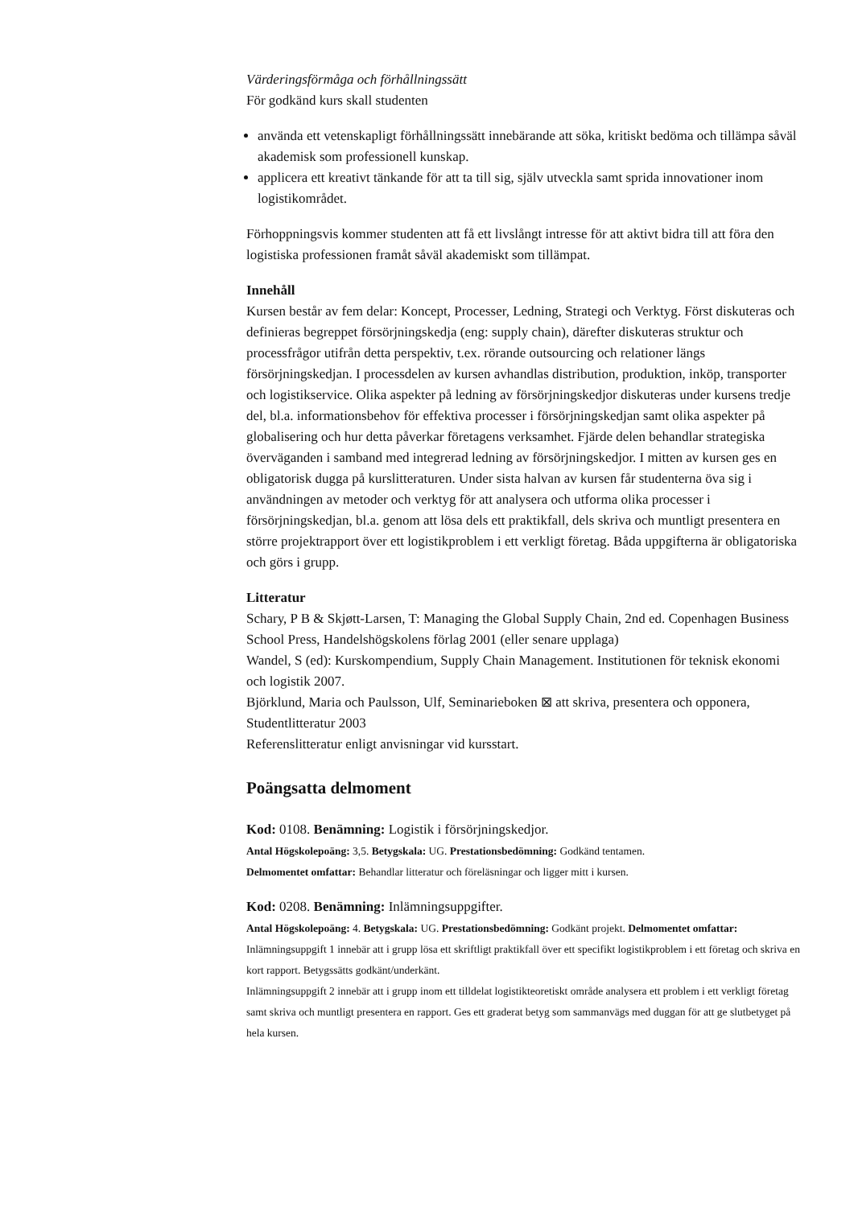Värderingsförmåga och förhållningssätt
För godkänd kurs skall studenten
använda ett vetenskapligt förhållningssätt innebärande att söka, kritiskt bedöma och tillämpa såväl akademisk som professionell kunskap.
applicera ett kreativt tänkande för att ta till sig, själv utveckla samt sprida innovationer inom logistikområdet.
Förhoppningsvis kommer studenten att få ett livslångt intresse för att aktivt bidra till att föra den logistiska professionen framåt såväl akademiskt som tillämpat.
Innehåll
Kursen består av fem delar: Koncept, Processer, Ledning, Strategi och Verktyg. Först diskuteras och definieras begreppet försörjningskedja (eng: supply chain), därefter diskuteras struktur och processfrågor utifrån detta perspektiv, t.ex. rörande outsourcing och relationer längs försörjningskedjan. I processdelen av kursen avhandlas distribution, produktion, inköp, transporter och logistikservice. Olika aspekter på ledning av försörjningskedjor diskuteras under kursens tredje del, bl.a. informationsbehov för effektiva processer i försörjningskedjan samt olika aspekter på globalisering och hur detta påverkar företagens verksamhet. Fjärde delen behandlar strategiska överväganden i samband med integrerad ledning av försörjningskedjor. I mitten av kursen ges en obligatorisk dugga på kurslitteraturen. Under sista halvan av kursen får studenterna öva sig i användningen av metoder och verktyg för att analysera och utforma olika processer i försörjningskedjan, bl.a. genom att lösa dels ett praktikfall, dels skriva och muntligt presentera en större projektrapport över ett logistikproblem i ett verkligt företag. Båda uppgifterna är obligatoriska och görs i grupp.
Litteratur
Schary, P B & Skjøtt-Larsen, T: Managing the Global Supply Chain, 2nd ed. Copenhagen Business School Press, Handelshögskolens förlag 2001 (eller senare upplaga)
Wandel, S (ed): Kurskompendium, Supply Chain Management. Institutionen för teknisk ekonomi och logistik 2007.
Björklund, Maria och Paulsson, Ulf, Seminarieboken ⊠ att skriva, presentera och opponera, Studentlitteratur 2003
Referenslitteratur enligt anvisningar vid kursstart.
Poängsatta delmoment
Kod: 0108. Benämning: Logistik i försörjningskedjor.
Antal Högskolepoäng: 3,5. Betygskala: UG. Prestationsbedömning: Godkänd tentamen.
Delmomentet omfattar: Behandlar litteratur och föreläsningar och ligger mitt i kursen.
Kod: 0208. Benämning: Inlämningsuppgifter.
Antal Högskolepoäng: 4. Betygskala: UG. Prestationsbedömning: Godkänt projekt. Delmomentet omfattar: Inlämningsuppgift 1 innebär att i grupp lösa ett skriftligt praktikfall över ett specifikt logistikproblem i ett företag och skriva en kort rapport. Betygssätts godkänt/underkänt.
Inlämningsuppgift 2 innebär att i grupp inom ett tilldelat logistikteoretiskt område analysera ett problem i ett verkligt företag samt skriva och muntligt presentera en rapport. Ges ett graderat betyg som sammanvägs med duggan för att ge slutbetyget på hela kursen.